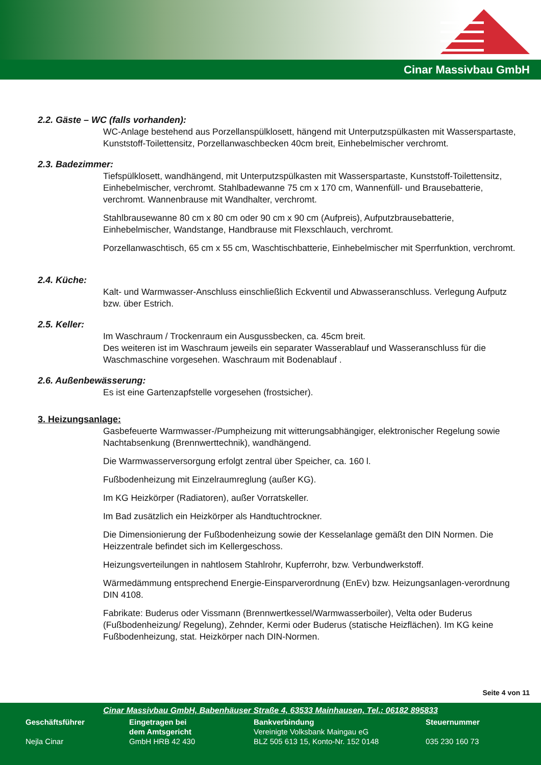Cinar Massivbau GmbH
2.2. Gäste – WC (falls vorhanden):
WC-Anlage bestehend aus Porzellanspülklosett, hängend mit Unterputzspülkasten mit Wasserspartaste, Kunststoff-Toilettensitz, Porzellanwaschbecken 40cm breit, Einhebelmischer verchromt.
2.3. Badezimmer:
Tiefspülklosett, wandhängend, mit Unterputzspülkasten mit Wasserspartaste, Kunststoff-Toilettensitz, Einhebelmischer, verchromt. Stahlbadewanne 75 cm x 170 cm, Wannenfüll- und Brausebatterie, verchromt. Wannenbrause mit Wandhalter, verchromt.
Stahlbrausewanne 80 cm x 80 cm oder 90 cm x 90 cm (Aufpreis), Aufputzbrausebatterie, Einhebelmischer, Wandstange, Handbrause mit Flexschlauch, verchromt.
Porzellanwaschtisch, 65 cm x 55 cm, Waschtischbatterie, Einhebelmischer mit Sperrfunktion, verchromt.
2.4. Küche:
Kalt- und Warmwasser-Anschluss einschließlich Eckventil und Abwasseranschluss. Verlegung Aufputz bzw. über Estrich.
2.5. Keller:
Im Waschraum / Trockenraum ein Ausgussbecken, ca. 45cm breit.
Des weiteren ist im Waschraum jeweils ein separater Wasserablauf und Wasseranschluss für die Waschmaschine vorgesehen. Waschraum mit Bodenablauf .
2.6. Außenbewässerung:
Es ist eine Gartenzapfstelle vorgesehen (frostsicher).
3. Heizungsanlage:
Gasbefeuerte Warmwasser-/Pumpheizung mit witterungsabhängiger, elektronischer Regelung sowie Nachtabsenkung (Brennwerttechnik), wandhängend.
Die Warmwasserversorgung erfolgt zentral über Speicher, ca. 160 l.
Fußbodenheizung mit Einzelraumreglung (außer KG).
Im KG Heizkörper (Radiatoren), außer Vorratskeller.
Im Bad zusätzlich ein Heizkörper als Handtuchtrockner.
Die Dimensionierung der Fußbodenheizung sowie der Kesselanlage gemäßt den DIN Normen. Die Heizzentrale befindet sich im Kellergeschoss.
Heizungsverteilungen in nahtlosem Stahlrohr, Kupferrohr, bzw. Verbundwerkstoff.
Wärmedämmung entsprechend Energie-Einsparverordnung (EnEv) bzw. Heizungsanlagen-verordnung DIN 4108.
Fabrikate: Buderus oder Vissmann (Brennwertkessel/Warmwasserboiler), Velta oder Buderus (Fußbodenheizung/ Regelung), Zehnder, Kermi oder Buderus (statische Heizflächen). Im KG keine Fußbodenheizung, stat. Heizkörper nach DIN-Normen.
Seite 4 von 11
Cinar Massivbau GmbH, Babenhäuser Straße 4, 63533 Mainhausen, Tel.: 06182 895833
Geschäftsführer
Nejla Cinar
Eingetragen bei
dem Amtsgericht
GmbH HRB 42 430
Bankverbindung
Vereinigte Volksbank Maingau eG
BLZ 505 613 15, Konto-Nr. 152 0148
Steuernummer
035 230 160 73